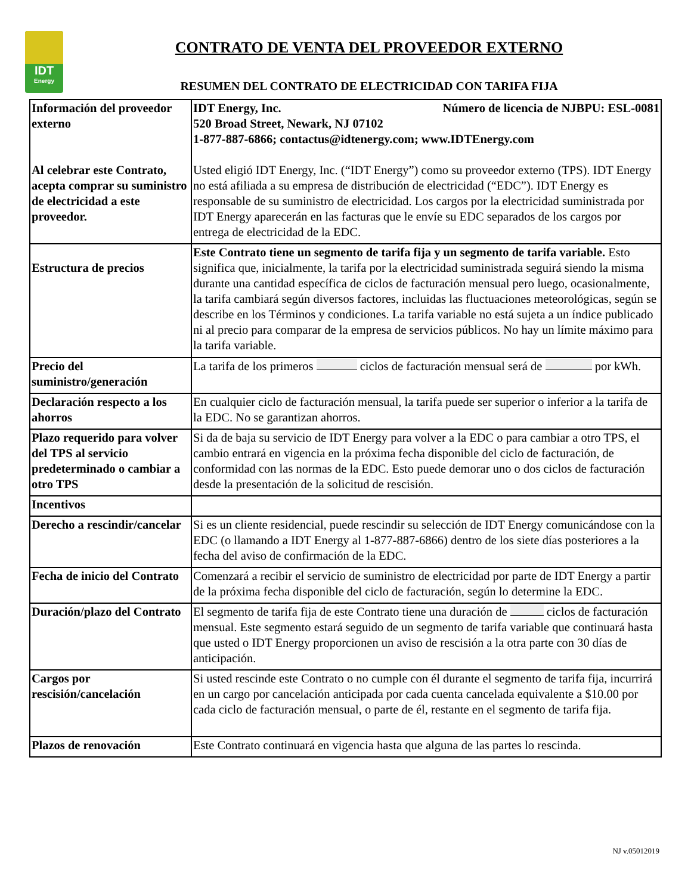IDT
Energy
CONTRATO DE VENTA DEL PROVEEDOR EXTERNO
RESUMEN DEL CONTRATO DE ELECTRICIDAD CON TARIFA FIJA
| Información del proveedor externo Al celebrar este Contrato, acepta comprar su suministro de electricidad a este proveedor. | IDT Energy, Inc. Número de licencia de NJBPU: ESL-0081 520 Broad Street, Newark, NJ 07102 1-877-887-6866; contactus@idtenergy.com; www.IDTEnergy.com Usted eligió IDT Energy, Inc. (“IDT Energy”) como su proveedor externo (TPS). IDT Energy no está afiliada a su empresa de distribución de electricidad (“EDC”). IDT Energy es responsable de su suministro de electricidad. Los cargos por la electricidad suministrada por IDT Energy aparecerán en las facturas que le envíe su EDC separados de los cargos por entrega de electricidad de la EDC. |
| Estructura de precios | Este Contrato tiene un segmento de tarifa fija y un segmento de tarifa variable. Esto significa que, inicialmente, la tarifa por la electricidad suministrada seguirá siendo la misma durante una cantidad específica de ciclos de facturación mensual pero luego, ocasionalmente, la tarifa cambiará según diversos factores, incluidas las fluctuaciones meteorológicas, según se describe en los Términos y condiciones. La tarifa variable no está sujeta a un índice publicado ni al precio para comparar de la empresa de servicios públicos. No hay un límite máximo para la tarifa variable. |
| Precio del suministro/generación | La tarifa de los primeros ciclos de facturación mensual será de por kWh. |
| Declaración respecto a los ahorros | En cualquier ciclo de facturación mensual, la tarifa puede ser superior o inferior a la tarifa de la EDC. No se garantizan ahorros. |
| Plazo requerido para volver del TPS al servicio predeterminado o cambiar a otro TPS | Si da de baja su servicio de IDT Energy para volver a la EDC o para cambiar a otro TPS, el cambio entrará en vigencia en la próxima fecha disponible del ciclo de facturación, de conformidad con las normas de la EDC. Esto puede demorar uno o dos ciclos de facturación desde la presentación de la solicitud de rescisión. |
| Incentivos | |
| Derecho a rescindir/cancelar | Si es un cliente residencial, puede rescindir su selección de IDT Energy comunicándose con la EDC (o llamando a IDT Energy al 1-877-887-6866) dentro de los siete días posteriores a la fecha del aviso de confirmación de la EDC. |
| Fecha de inicio del Contrato | Comenzará a recibir el servicio de suministro de electricidad por parte de IDT Energy a partir de la próxima fecha disponible del ciclo de facturación, según lo determine la EDC. |
| Duración/plazo del Contrato | El segmento de tarifa fija de este Contrato tiene una duración de ciclos de facturación mensual. Este segmento estará seguido de un segmento de tarifa variable que continuará hasta que usted o IDT Energy proporcionen un aviso de rescisión a la otra parte con 30 días de anticipación. |
| Cargos por rescisión/cancelación | Si usted rescinde este Contrato o no cumple con él durante el segmento de tarifa fija, incurrirá en un cargo por cancelación anticipada por cada cuenta cancelada equivalente a $10.00 por cada ciclo de facturación mensual, o parte de él, restante en el segmento de tarifa fija. |
| Plazos de renovación | Este Contrato continuará en vigencia hasta que alguna de las partes lo rescinda. |
NJ v.05012019